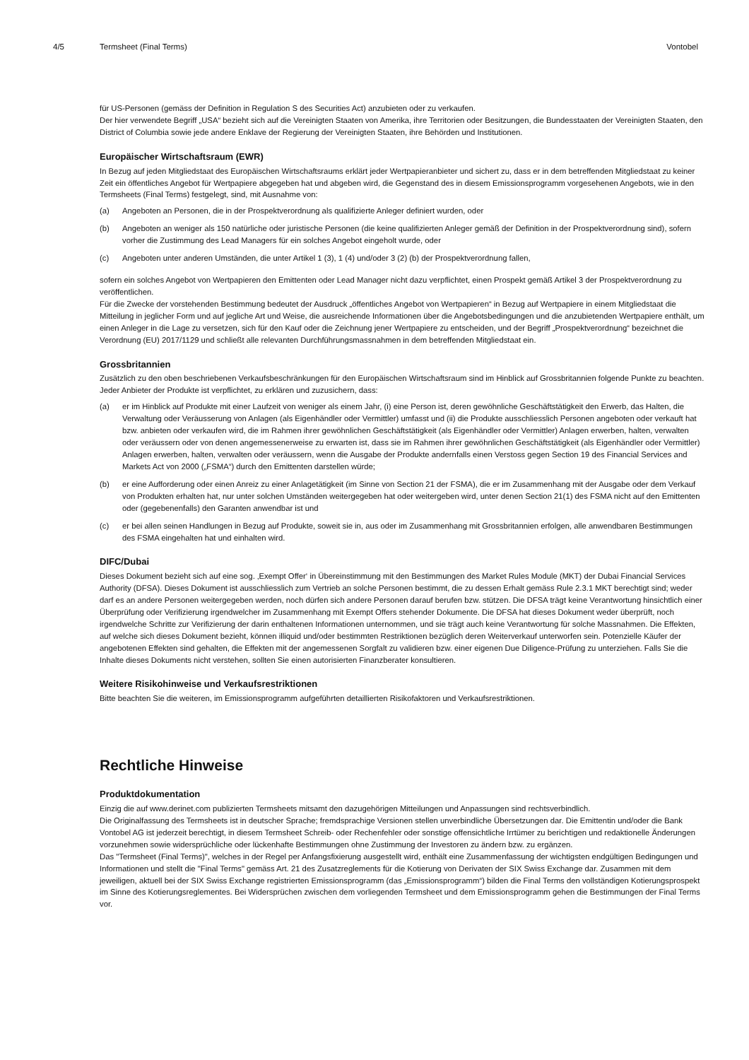4/5 Termsheet (Final Terms) Vontobel
für US-Personen (gemäss der Definition in Regulation S des Securities Act) anzubieten oder zu verkaufen.
Der hier verwendete Begriff „USA“ bezieht sich auf die Vereinigten Staaten von Amerika, ihre Territorien oder Besitzungen, die Bundesstaaten der Vereinigten Staaten, den District of Columbia sowie jede andere Enklave der Regierung der Vereinigten Staaten, ihre Behörden und Institutionen.
Europäischer Wirtschaftsraum (EWR)
In Bezug auf jeden Mitgliedstaat des Europäischen Wirtschaftsraums erklärt jeder Wertpapieranbieter und sichert zu, dass er in dem betreffenden Mitgliedstaat zu keiner Zeit ein öffentliches Angebot für Wertpapiere abgegeben hat und abgeben wird, die Gegenstand des in diesem Emissionsprogramm vorgesehenen Angebots, wie in den Termsheets (Final Terms) festgelegt, sind, mit Ausnahme von:
(a) Angeboten an Personen, die in der Prospektverordnung als qualifizierte Anleger definiert wurden, oder
(b) Angeboten an weniger als 150 natürliche oder juristische Personen (die keine qualifizierten Anleger gemäß der Definition in der Prospektverordnung sind), sofern vorher die Zustimmung des Lead Managers für ein solches Angebot eingeholt wurde, oder
(c) Angeboten unter anderen Umständen, die unter Artikel 1 (3), 1 (4) und/oder 3 (2) (b) der Prospektverordnung fallen,
sofern ein solches Angebot von Wertpapieren den Emittenten oder Lead Manager nicht dazu verpflichtet, einen Prospekt gemäß Artikel 3 der Prospektverordnung zu veröffentlichen.
Für die Zwecke der vorstehenden Bestimmung bedeutet der Ausdruck „öffentliches Angebot von Wertpapieren“ in Bezug auf Wertpapiere in einem Mitgliedstaat die Mitteilung in jeglicher Form und auf jegliche Art und Weise, die ausreichende Informationen über die Angebotsbedingungen und die anzubietenden Wertpapiere enthält, um einen Anleger in die Lage zu versetzen, sich für den Kauf oder die Zeichnung jener Wertpapiere zu entscheiden, und der Begriff „Prospektverordnung“ bezeichnet die Verordnung (EU) 2017/1129 und schließt alle relevanten Durchführungsmassnahmen in dem betreffenden Mitgliedstaat ein.
Grossbritannien
Zusätzlich zu den oben beschriebenen Verkaufsbeschränkungen für den Europäischen Wirtschaftsraum sind im Hinblick auf Grossbritannien folgende Punkte zu beachten.
Jeder Anbieter der Produkte ist verpflichtet, zu erklären und zuzusichern, dass:
(a) er im Hinblick auf Produkte mit einer Laufzeit von weniger als einem Jahr, (i) eine Person ist, deren gewöhnliche Geschäftstätigkeit den Erwerb, das Halten, die Verwaltung oder Veräusserung von Anlagen (als Eigenhändler oder Vermittler) umfasst und (ii) die Produkte ausschliesslich Personen angeboten oder verkauft hat bzw. anbieten oder verkaufen wird, die im Rahmen ihrer gewöhnlichen Geschäftstätigkeit (als Eigenhändler oder Vermittler) Anlagen erwerben, halten, verwalten oder veräussern oder von denen angemessenerweise zu erwarten ist, dass sie im Rahmen ihrer gewöhnlichen Geschäftstätigkeit (als Eigenhändler oder Vermittler) Anlagen erwerben, halten, verwalten oder veräussern, wenn die Ausgabe der Produkte andernfalls einen Verstoss gegen Section 19 des Financial Services and Markets Act von 2000 („FSMA“) durch den Emittenten darstellen würde;
(b) er eine Aufforderung oder einen Anreiz zu einer Anlagetätigkeit (im Sinne von Section 21 der FSMA), die er im Zusammenhang mit der Ausgabe oder dem Verkauf von Produkten erhalten hat, nur unter solchen Umständen weitergegeben hat oder weitergeben wird, unter denen Section 21(1) des FSMA nicht auf den Emittenten oder (gegebenenfalls) den Garanten anwendbar ist und
(c) er bei allen seinen Handlungen in Bezug auf Produkte, soweit sie in, aus oder im Zusammenhang mit Grossbritannien erfolgen, alle anwendbaren Bestimmungen des FSMA eingehalten hat und einhalten wird.
DIFC/Dubai
Dieses Dokument bezieht sich auf eine sog. ‚Exempt Offer‘ in Übereinstimmung mit den Bestimmungen des Market Rules Module (MKT) der Dubai Financial Services Authority (DFSA). Dieses Dokument ist ausschliesslich zum Vertrieb an solche Personen bestimmt, die zu dessen Erhalt gemäss Rule 2.3.1 MKT berechtigt sind; weder darf es an andere Personen weitergegeben werden, noch dürfen sich andere Personen darauf berufen bzw. stützen. Die DFSA trägt keine Verantwortung hinsichtlich einer Überprüfung oder Verifizierung irgendwelcher im Zusammenhang mit Exempt Offers stehender Dokumente. Die DFSA hat dieses Dokument weder überprüft, noch irgendwelche Schritte zur Verifizierung der darin enthaltenen Informationen unternommen, und sie trägt auch keine Verantwortung für solche Massnahmen. Die Effekten, auf welche sich dieses Dokument bezieht, können illiquid und/oder bestimmten Restriktionen bezüglich deren Weiterverkauf unterworfen sein. Potenzielle Käufer der angebotenen Effekten sind gehalten, die Effekten mit der angemessenen Sorgfalt zu validieren bzw. einer eigenen Due Diligence-Prüfung zu unterziehen. Falls Sie die Inhalte dieses Dokuments nicht verstehen, sollten Sie einen autorisierten Finanzberater konsultieren.
Weitere Risikohinweise und Verkaufsrestriktionen
Bitte beachten Sie die weiteren, im Emissionsprogramm aufgeführten detaillierten Risikofaktoren und Verkaufsrestriktionen.
Rechtliche Hinweise
Produktdokumentation
Einzig die auf www.derinet.com publizierten Termsheets mitsamt den dazugehörigen Mitteilungen und Anpassungen sind rechtsverbindlich.
Die Originalfassung des Termsheets ist in deutscher Sprache; fremdsprachige Versionen stellen unverbindliche Übersetzungen dar. Die Emittentin und/oder die Bank Vontobel AG ist jederzeit berechtigt, in diesem Termsheet Schreib- oder Rechenfehler oder sonstige offensichtliche Irrtümer zu berichtigen und redaktionelle Änderungen vorzunehmen sowie widersprüchliche oder lückenhafte Bestimmungen ohne Zustimmung der Investoren zu ändern bzw. zu ergänzen.
Das "Termsheet (Final Terms)", welches in der Regel per Anfangsfixierung ausgestellt wird, enthält eine Zusammenfassung der wichtigsten endgültigen Bedingungen und Informationen und stellt die "Final Terms" gemäss Art. 21 des Zusatzreglements für die Kotierung von Derivaten der SIX Swiss Exchange dar. Zusammen mit dem jeweiligen, aktuell bei der SIX Swiss Exchange registrierten Emissionsprogramm (das „Emissionsprogramm“) bilden die Final Terms den vollständigen Kotierungsprospekt im Sinne des Kotierungsreglementes. Bei Widersprüchen zwischen dem vorliegenden Termsheet und dem Emissionsprogramm gehen die Bestimmungen der Final Terms vor.